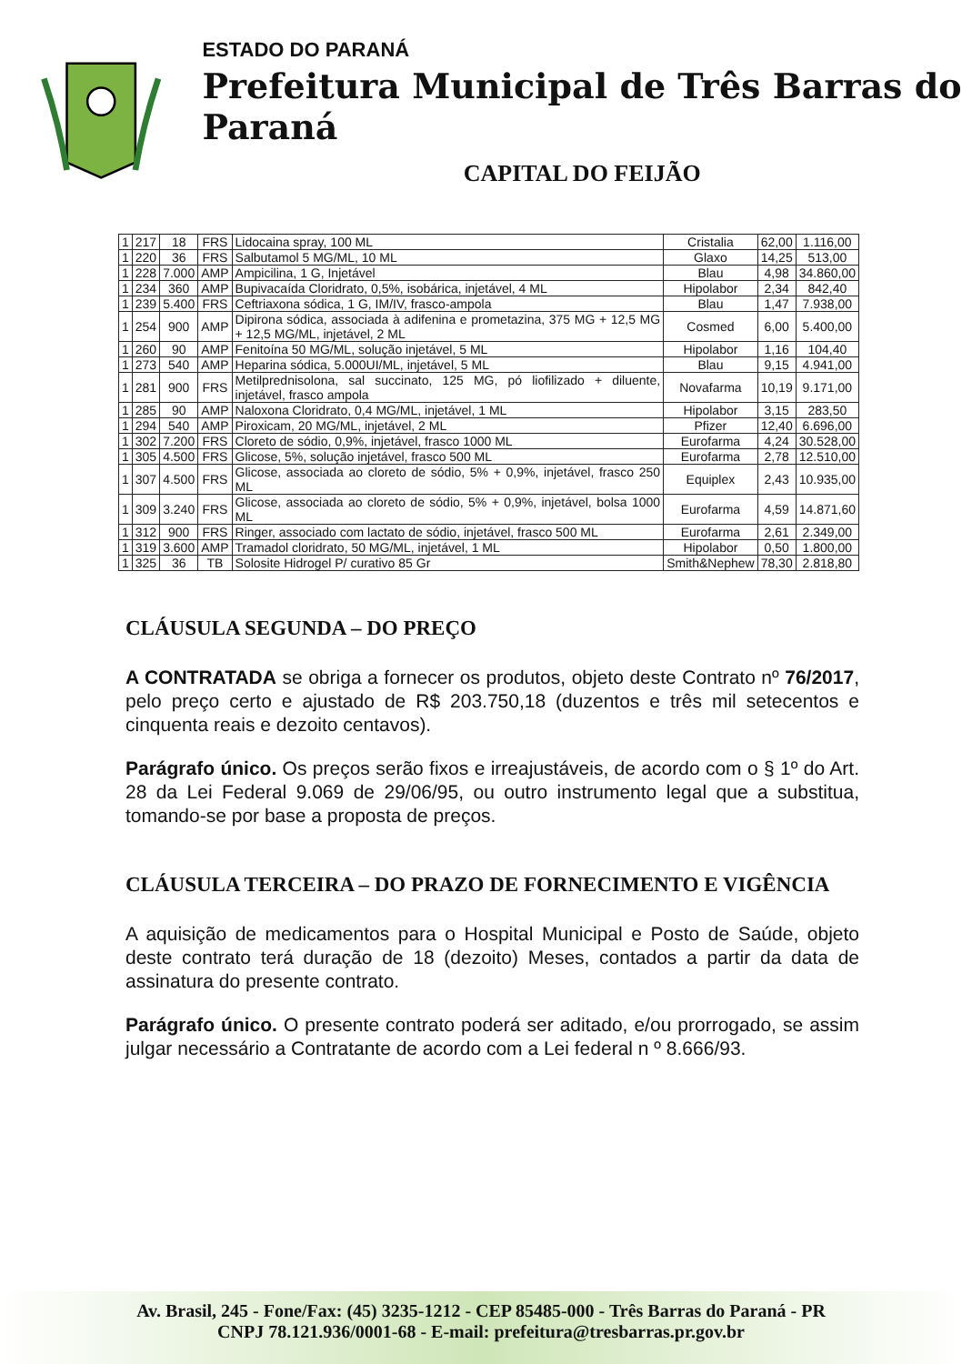ESTADO DO PARANÁ
Prefeitura Municipal de Três Barras do Paraná
CAPITAL DO FEIJÃO
| 1 | 217 | 18 | FRS | Lidocaina spray, 100 ML | Cristalia | 62,00 | 1.116,00 |
| 1 | 220 | 36 | FRS | Salbutamol 5 MG/ML, 10 ML | Glaxo | 14,25 | 513,00 |
| 1 | 228 | 7.000 | AMP | Ampicilina, 1 G, Injetável | Blau | 4,98 | 34.860,00 |
| 1 | 234 | 360 | AMP | Bupivacaída Cloridrato, 0,5%, isobárica, injetável, 4 ML | Hipolabor | 2,34 | 842,40 |
| 1 | 239 | 5.400 | FRS | Ceftriaxona sódica, 1 G, IM/IV, frasco-ampola | Blau | 1,47 | 7.938,00 |
| 1 | 254 | 900 | AMP | Dipirona sódica, associada à adifenina e prometazina, 375 MG + 12,5 MG + 12,5 MG/ML, injetável, 2 ML | Cosmed | 6,00 | 5.400,00 |
| 1 | 260 | 90 | AMP | Fenitoína 50 MG/ML, solução injetável, 5 ML | Hipolabor | 1,16 | 104,40 |
| 1 | 273 | 540 | AMP | Heparina sódica, 5.000UI/ML, injetável, 5 ML | Blau | 9,15 | 4.941,00 |
| 1 | 281 | 900 | FRS | Metilprednisolona, sal succinato, 125 MG, pó liofilizado + diluente, injetável, frasco ampola | Novafarma | 10,19 | 9.171,00 |
| 1 | 285 | 90 | AMP | Naloxona Cloridrato, 0,4 MG/ML, injetável, 1 ML | Hipolabor | 3,15 | 283,50 |
| 1 | 294 | 540 | AMP | Piroxicam, 20 MG/ML, injetável, 2 ML | Pfizer | 12,40 | 6.696,00 |
| 1 | 302 | 7.200 | FRS | Cloreto de sódio, 0,9%, injetável, frasco 1000 ML | Eurofarma | 4,24 | 30.528,00 |
| 1 | 305 | 4.500 | FRS | Glicose, 5%, solução injetável, frasco 500 ML | Eurofarma | 2,78 | 12.510,00 |
| 1 | 307 | 4.500 | FRS | Glicose, associada ao cloreto de sódio, 5% + 0,9%, injetável, frasco 250 ML | Equiplex | 2,43 | 10.935,00 |
| 1 | 309 | 3.240 | FRS | Glicose, associada ao cloreto de sódio, 5% + 0,9%, injetável, bolsa 1000 ML | Eurofarma | 4,59 | 14.871,60 |
| 1 | 312 | 900 | FRS | Ringer, associado com lactato de sódio, injetável, frasco 500 ML | Eurofarma | 2,61 | 2.349,00 |
| 1 | 319 | 3.600 | AMP | Tramadol cloridrato, 50 MG/ML, injetável, 1 ML | Hipolabor | 0,50 | 1.800,00 |
| 1 | 325 | 36 | TB | Solosite Hidrogel P/ curativo 85 Gr | Smith&Nephew | 78,30 | 2.818,80 |
CLÁUSULA SEGUNDA – DO PREÇO
A CONTRATADA se obriga a fornecer os produtos, objeto deste Contrato nº 76/2017, pelo preço certo e ajustado de R$ 203.750,18 (duzentos e três mil setecentos e cinquenta reais e dezoito centavos).
Parágrafo único. Os preços serão fixos e irreajustáveis, de acordo com o § 1º do Art. 28 da Lei Federal 9.069 de 29/06/95, ou outro instrumento legal que a substitua, tomando-se por base a proposta de preços.
CLÁUSULA TERCEIRA – DO PRAZO DE FORNECIMENTO E VIGÊNCIA
A aquisição de medicamentos para o Hospital Municipal e Posto de Saúde, objeto deste contrato terá duração de 18 (dezoito) Meses, contados a partir da data de assinatura do presente contrato.
Parágrafo único. O presente contrato poderá ser aditado, e/ou prorrogado, se assim julgar necessário a Contratante de acordo com a Lei federal n º 8.666/93.
Av. Brasil, 245 - Fone/Fax: (45) 3235-1212 - CEP 85485-000 - Três Barras do Paraná - PR
CNPJ 78.121.936/0001-68 - E-mail: prefeitura@tresbarras.pr.gov.br